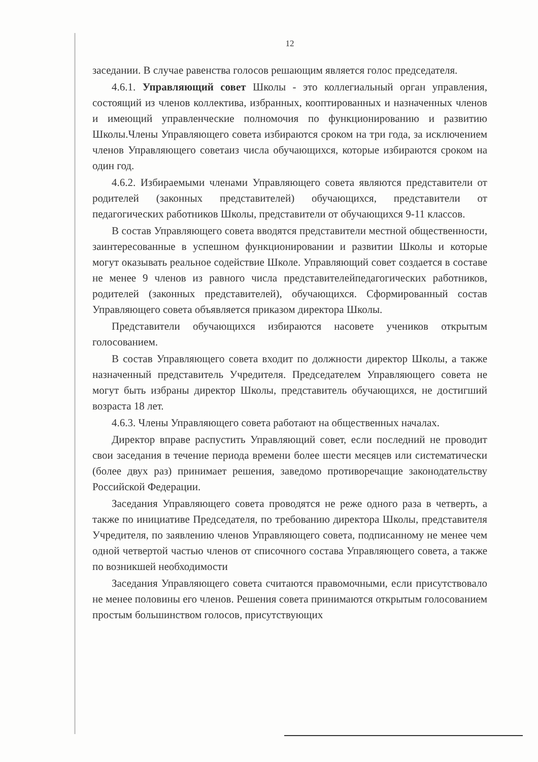12
заседании. В случае равенства голосов решающим является голос председателя.
4.6.1. Управляющий совет Школы - это коллегиальный орган управления, состоящий из членов коллектива, избранных, кооптированных и назначенных членов и имеющий управленческие полномочия по функционированию и развитию Школы.Члены Управляющего совета избираются сроком на три года, за исключением членов Управляющего советаиз числа обучающихся, которые избираются сроком на один год.
4.6.2. Избираемыми членами Управляющего совета являются представители от родителей (законных представителей) обучающихся, представители от педагогических работников Школы, представители от обучающихся 9-11 классов.
В состав Управляющего совета вводятся представители местной общественности, заинтересованные в успешном функционировании и развитии Школы и которые могут оказывать реальное содействие Школе. Управляющий совет создается в составе не менее 9 членов из равного числа представителейпедагогических работников, родителей (законных представителей), обучающихся. Сформированный состав Управляющего совета объявляется приказом директора Школы.
Представители обучающихся избираются насовете учеников открытым голосованием.
В состав Управляющего совета входит по должности директор Школы, а также назначенный представитель Учредителя. Председателем Управляющего совета не могут быть избраны директор Школы, представитель обучающихся, не достигший возраста 18 лет.
4.6.3. Члены Управляющего совета работают на общественных началах.
Директор вправе распустить Управляющий совет, если последний не проводит свои заседания в течение периода времени более шести месяцев или систематически (более двух раз) принимает решения, заведомо противоречащие законодательству Российской Федерации.
Заседания Управляющего совета проводятся не реже одного раза в четверть, а также по инициативе Председателя, по требованию директора Школы, представителя Учредителя, по заявлению членов Управляющего совета, подписанному не менее чем одной четвертой частью членов от списочного состава Управляющего совета, а также по возникшей необходимости
Заседания Управляющего совета считаются правомочными, если присутствовало не менее половины его членов. Решения совета принимаются открытым голосованием простым большинством голосов, присутствующих